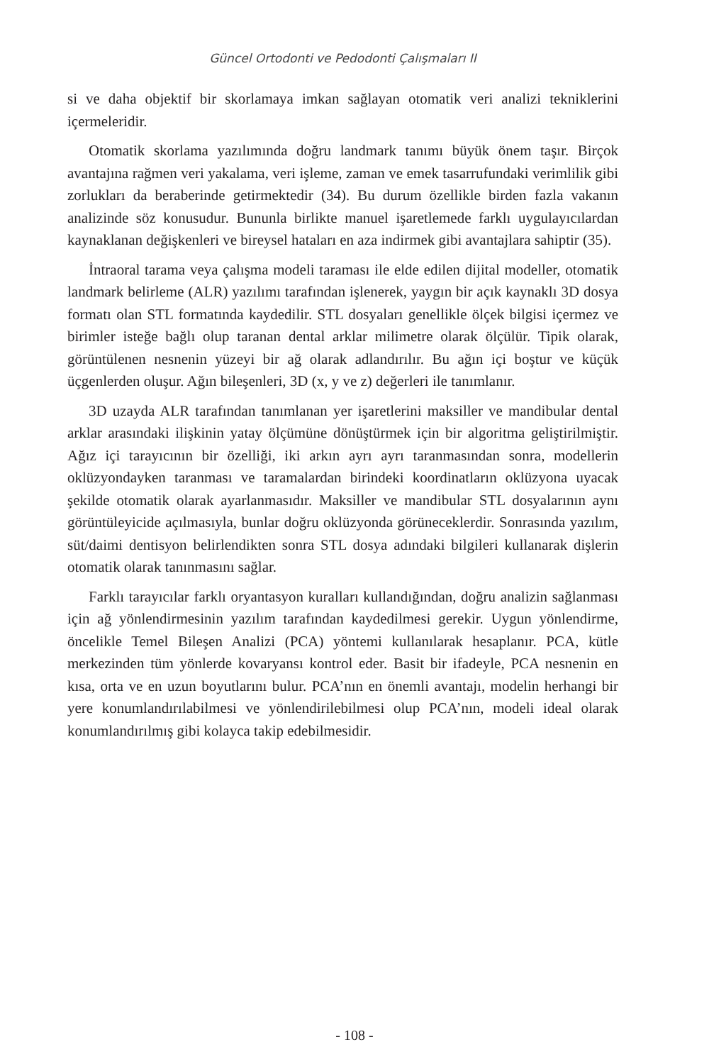Güncel Ortodonti ve Pedodonti Çalışmaları II
si ve daha objektif bir skorlamaya imkan sağlayan otomatik veri analizi teknikle­rini içermeleridir.
Otomatik skorlama yazılımında doğru landmark tanımı büyük önem taşır. Birçok avantajına rağmen veri yakalama, veri işleme, zaman ve emek tasarru­fundaki verimlilik gibi zorlukları da beraberinde getirmektedir (34). Bu durum özellikle birden fazla vakanın analizinde söz konusudur. Bununla birlikte manuel işaretlemede farklı uygulayıcılardan kaynaklanan değişkenleri ve bireysel hataları en aza indirmek gibi avantajlara sahiptir (35).
İntraoral tarama veya çalışma modeli taraması ile elde edilen dijital modeller, otomatik landmark belirleme (ALR) yazılımı tarafından işlenerek, yaygın bir açık kaynaklı 3D dosya formatı olan STL formatında kaydedilir. STL dosyaları genel­likle ölçek bilgisi içermez ve birimler isteğe bağlı olup taranan dental arklar mi­limetre olarak ölçülür. Tipik olarak, görüntülenen nesnenin yüzeyi bir ağ olarak adlandırılır. Bu ağın içi boştur ve küçük üçgenlerden oluşur. Ağın bileşenleri, 3D (x, y ve z) değerleri ile tanımlanır.
3D uzayda ALR tarafından tanımlanan yer işaretlerini maksiller ve mandibu­lar dental arklar arasındaki ilişkinin yatay ölçümüne dönüştürmek için bir algo­ritma geliştirilmiştir. Ağız içi tarayıcının bir özelliği, iki arkın ayrı ayrı taranma­sından sonra, modellerin oklüzyondayken taranması ve taramalardan birindeki koordinatların oklüzyona uyacak şekilde otomatik olarak ayarlanmasıdır. Mak­siller ve mandibular STL dosyalarının aynı görüntüleyicide açılmasıyla, bunlar doğru oklüzyonda görüneceklerdir. Sonrasında yazılım, süt/daimi dentisyon be­lirlendikten sonra STL dosya adındaki bilgileri kullanarak dişlerin otomatik ola­rak tanınmasını sağlar.
Farklı tarayıcılar farklı oryantasyon kuralları kullandığından, doğru analizin sağlanması için ağ yönlendirmesinin yazılım tarafından kaydedilmesi gerekir. Uygun yönlendirme, öncelikle Temel Bileşen Analizi (PCA) yöntemi kullanılarak hesaplanır. PCA, kütle merkezinden tüm yönlerde kovaryansı kontrol eder. Basit bir ifadeyle, PCA nesnenin en kısa, orta ve en uzun boyutlarını bulur. PCA’nın en önemli avantajı, modelin herhangi bir yere konumlandırılabilmesi ve yönlendiri­lebilmesi olup PCA’nın, modeli ideal olarak konumlandırılmış gibi kolayca takip edebilmesidir.
- 108 -